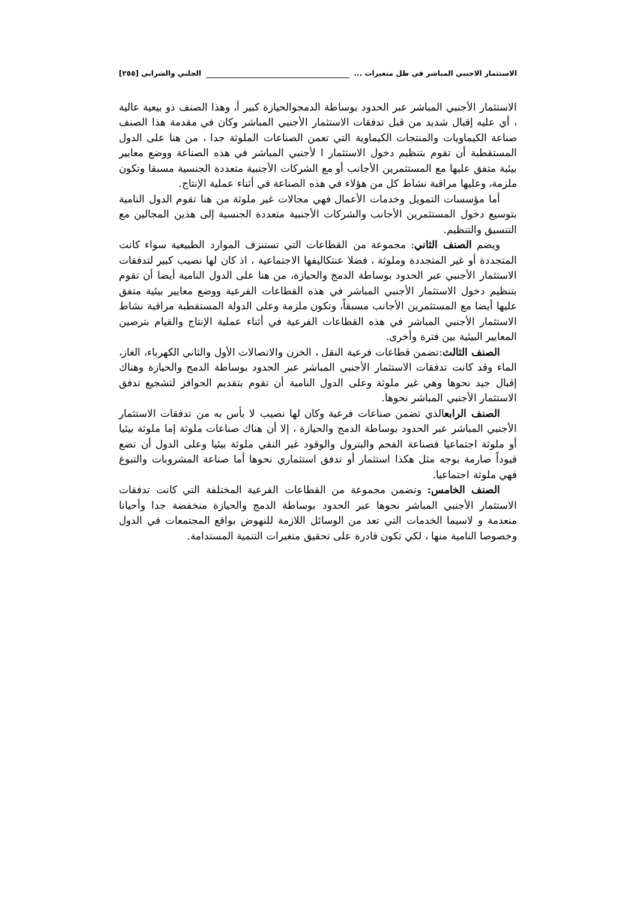الاستثمار الاجنبي المباشر في ظل متغيرات ... الجلبي والشرابي [٢٥٥]
الاستثمار الأجنبي المباشر عبر الحدود بوساطة الدمجوالحيازة كبير أ، وهذا الصنف ذو بيعية عالية ، أي عليه إقبال شديد من قبل تدفقات الاستثمار الأجنبي المباشر وكان في مقدمة هذا الصنف صناعة الكيماويات والمنتجات الكيماوية التي تعمن الصناعات الملوثة جدا ، من هنا على الدول المستقطبة أن تقوم بتنظيم دخول الاستثمار ا لأجنبي المباشر في هذه الصناعة ووضع معايير بيئية متفق عليها مع المستثمرين الأجانب أو مع الشركات الأجنبية متعددة الجنسية مسبقا وتكون ملزمة، وعليها مراقبة نشاط كل من هؤلاء في هذه الصناعة في أثناء عملية الإنتاج.
أما مؤسسات التمويل وخدمات الأعمال فهي مجالات غير ملوثة من هنا تقوم الدول النامية بتوسيع دخول المستثمرين الأجانب والشركات الأجنبية متعددة الجنسية إلى هذين المجالين مع التنسيق والتنظيم.
ويضم الصنف الثاني: مجموعة من القطاعات التي تستنزف الموارد الطبيعية سواء كانت المتجددة أو غير المتجددة وملوثة ، فضلا عنتكاليفها الاجتماعية ، اذ كان لها نصيب كبير لتدفقات الاستثمار الأجنبي عبر الحدود بوساطة الدمج والحيازة، من هنا على الدول النامية أيضا أن تقوم بتنظيم دخول الاستثمار الأجنبي المباشر في هذه القطاعات الفرعية ووضع معايير بيئية متفق عليها أيضا مع المستثمرين الأجانب مسبقاً، وتكون ملزمة وعلى الدولة المستقطبة مراقبة نشاط الاستثمار الأجنبي المباشر في هذه القطاعات الفرعية في أثناء عملية الإنتاج والقيام بترصين المعايير البيئية بين فترة وأخرى.
الصنف الثالث:تضمن قطاعات فرعية النقل ، الخزن والاتصالات الأول والثاني الكهرباء، الغاز، الماء وقد كانت تدفقات الاستثمار الأجنبي المباشر عبر الحدود بوساطة الدمج والحيازة وهناك إقبال جيد نحوها وهي غير ملوثة وعلى الدول النامية أن تقوم بتقديم الحوافز لتشجيع تدفق الاستثمار الأجنبي المباشر نحوها.
الصنف الرابعالذي تضمن صناعات فرعية وكان لها نصيب لا بأس به من تدفقات الاستثمار الأجنبي المباشر عبر الحدود بوساطة الدمج والحيازة ، إلا أن هناك صناعات ملوثة إما ملوثة بيئيا أو ملوثة اجتماعيا فصناعة الفحم والبترول والوقود غير النقي ملوثة بيئيا وعلى الدول أن تضع قيوداً صارمة بوجه مثل هكذا استثمار أو تدفق استثماري نحوها أما صناعة المشروبات والتبوغ فهي ملوثة اجتماعيا.
الصنف الخامس: وتضمن مجموعة من القطاعات الفرعية المختلفة التي كانت تدفقات الاستثمار الأجنبي المباشر نحوها عبر الحدود بوساطة الدمج والحيازة منخفضة جدا وأحيانا منعدمة و لاسيما الخدمات التي تعد من الوسائل اللازمة للنهوض بواقع المجتمعات في الدول وخصوصا النامية منها ، لكي تكون قادرة على تحقيق متغيرات التنمية المستدامة.